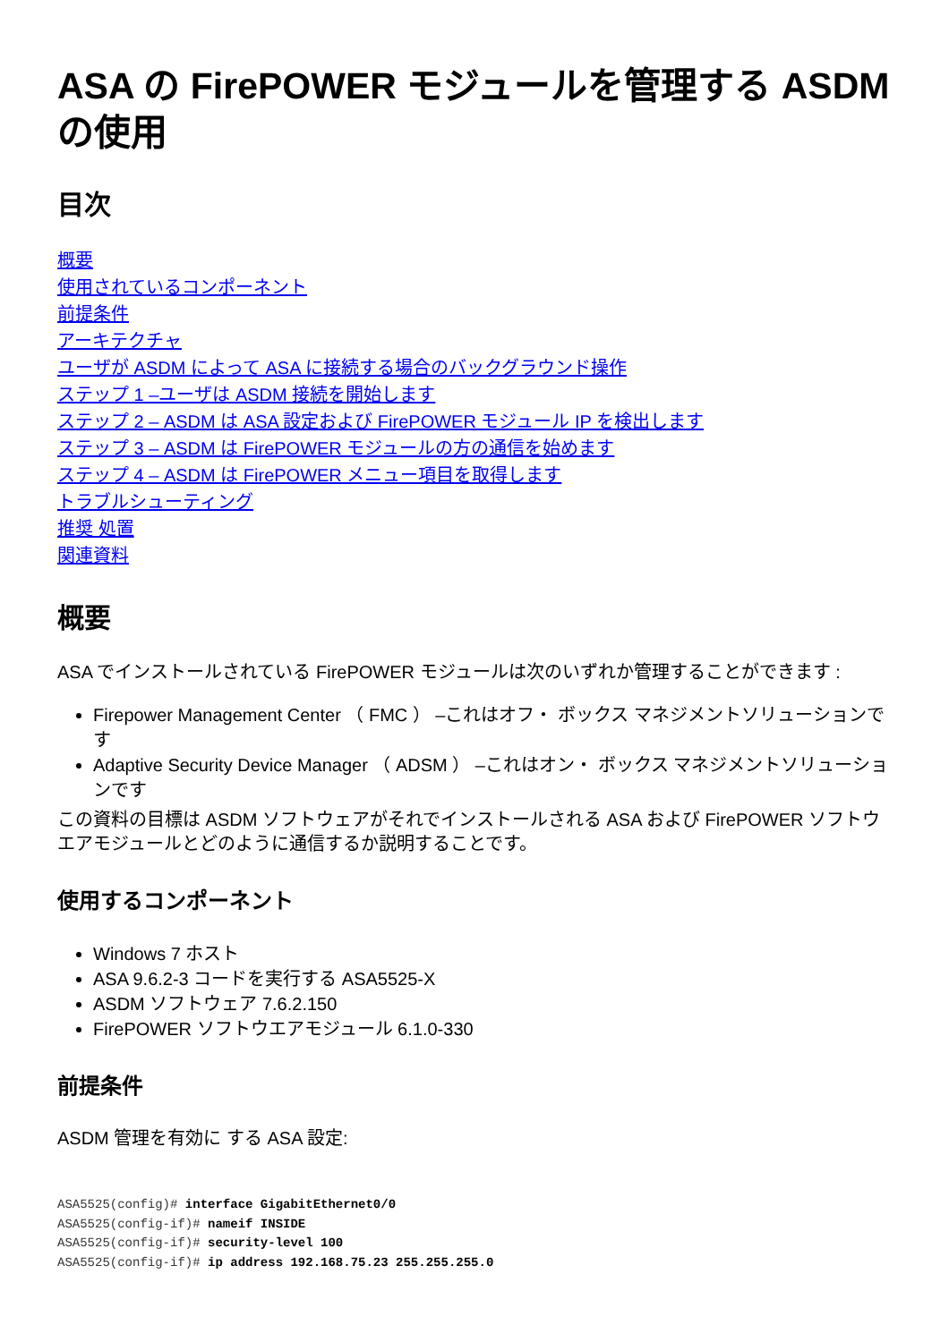ASA の FirePOWER モジュールを管理する ASDM の使用
目次
概要
使用されているコンポーネント
前提条件
アーキテクチャ
ユーザが ASDM によって ASA に接続する場合のバックグラウンド操作
ステップ 1 –ユーザは ASDM 接続を開始します
ステップ 2 – ASDM は ASA 設定および FirePOWER モジュール IP を検出します
ステップ 3 – ASDM は FirePOWER モジュールの方の通信を始めます
ステップ 4 – ASDM は FirePOWER メニュー項目を取得します
トラブルシューティング
推奨 処置
関連資料
概要
ASA でインストールされている FirePOWER モジュールは次のいずれか管理することができます :
Firepower Management Center （ FMC ） –これはオフ・ ボックス マネジメントソリューションです
Adaptive Security Device Manager （ ADSM ） –これはオン・ ボックス マネジメントソリューションです
この資料の目標は ASDM ソフトウェアがそれでインストールされる ASA および FirePOWER ソフトウエアモジュールとどのように通信するか説明することです。
使用するコンポーネント
Windows 7 ホスト
ASA 9.6.2-3 コードを実行する ASA5525-X
ASDM ソフトウェア 7.6.2.150
FirePOWER ソフトウエアモジュール 6.1.0-330
前提条件
ASDM 管理を有効に する ASA 設定:
ASA5525(config)# interface GigabitEthernet0/0
ASA5525(config-if)# nameif INSIDE
ASA5525(config-if)# security-level 100
ASA5525(config-if)# ip address 192.168.75.23 255.255.255.0